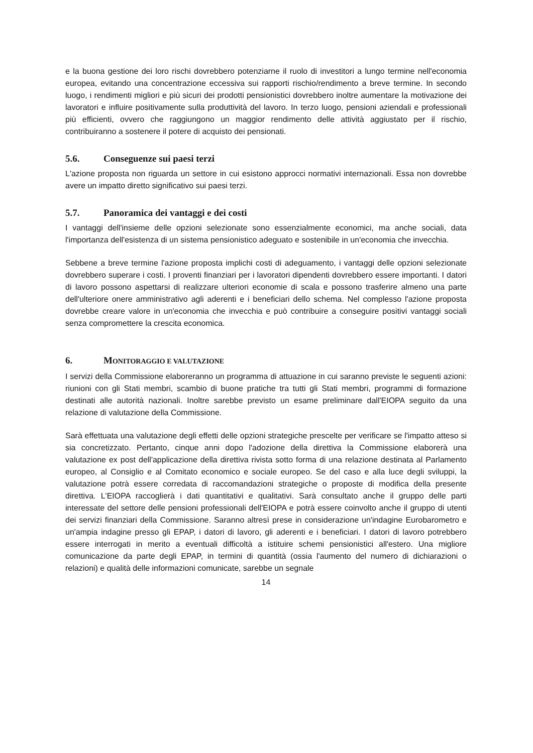e la buona gestione dei loro rischi dovrebbero potenziarne il ruolo di investitori a lungo termine nell'economia europea, evitando una concentrazione eccessiva sui rapporti rischio/rendimento a breve termine. In secondo luogo, i rendimenti migliori e più sicuri dei prodotti pensionistici dovrebbero inoltre aumentare la motivazione dei lavoratori e influire positivamente sulla produttività del lavoro. In terzo luogo, pensioni aziendali e professionali più efficienti, ovvero che raggiungono un maggior rendimento delle attività aggiustato per il rischio, contribuiranno a sostenere il potere di acquisto dei pensionati.
5.6. Conseguenze sui paesi terzi
L'azione proposta non riguarda un settore in cui esistono approcci normativi internazionali. Essa non dovrebbe avere un impatto diretto significativo sui paesi terzi.
5.7. Panoramica dei vantaggi e dei costi
I vantaggi dell'insieme delle opzioni selezionate sono essenzialmente economici, ma anche sociali, data l'importanza dell'esistenza di un sistema pensionistico adeguato e sostenibile in un'economia che invecchia.
Sebbene a breve termine l'azione proposta implichi costi di adeguamento, i vantaggi delle opzioni selezionate dovrebbero superare i costi. I proventi finanziari per i lavoratori dipendenti dovrebbero essere importanti. I datori di lavoro possono aspettarsi di realizzare ulteriori economie di scala e possono trasferire almeno una parte dell'ulteriore onere amministrativo agli aderenti e i beneficiari dello schema. Nel complesso l'azione proposta dovrebbe creare valore in un'economia che invecchia e può contribuire a conseguire positivi vantaggi sociali senza compromettere la crescita economica.
6. MONITORAGGIO E VALUTAZIONE
I servizi della Commissione elaboreranno un programma di attuazione in cui saranno previste le seguenti azioni: riunioni con gli Stati membri, scambio di buone pratiche tra tutti gli Stati membri, programmi di formazione destinati alle autorità nazionali. Inoltre sarebbe previsto un esame preliminare dall'EIOPA seguito da una relazione di valutazione della Commissione.
Sarà effettuata una valutazione degli effetti delle opzioni strategiche prescelte per verificare se l'impatto atteso si sia concretizzato. Pertanto, cinque anni dopo l'adozione della direttiva la Commissione elaborerà una valutazione ex post dell'applicazione della direttiva rivista sotto forma di una relazione destinata al Parlamento europeo, al Consiglio e al Comitato economico e sociale europeo. Se del caso e alla luce degli sviluppi, la valutazione potrà essere corredata di raccomandazioni strategiche o proposte di modifica della presente direttiva. L'EIOPA raccoglierà i dati quantitativi e qualitativi. Sarà consultato anche il gruppo delle parti interessate del settore delle pensioni professionali dell'EIOPA e potrà essere coinvolto anche il gruppo di utenti dei servizi finanziari della Commissione. Saranno altresì prese in considerazione un'indagine Eurobarometro e un'ampia indagine presso gli EPAP, i datori di lavoro, gli aderenti e i beneficiari. I datori di lavoro potrebbero essere interrogati in merito a eventuali difficoltà a istituire schemi pensionistici all'estero. Una migliore comunicazione da parte degli EPAP, in termini di quantità (ossia l'aumento del numero di dichiarazioni o relazioni) e qualità delle informazioni comunicate, sarebbe un segnale
14